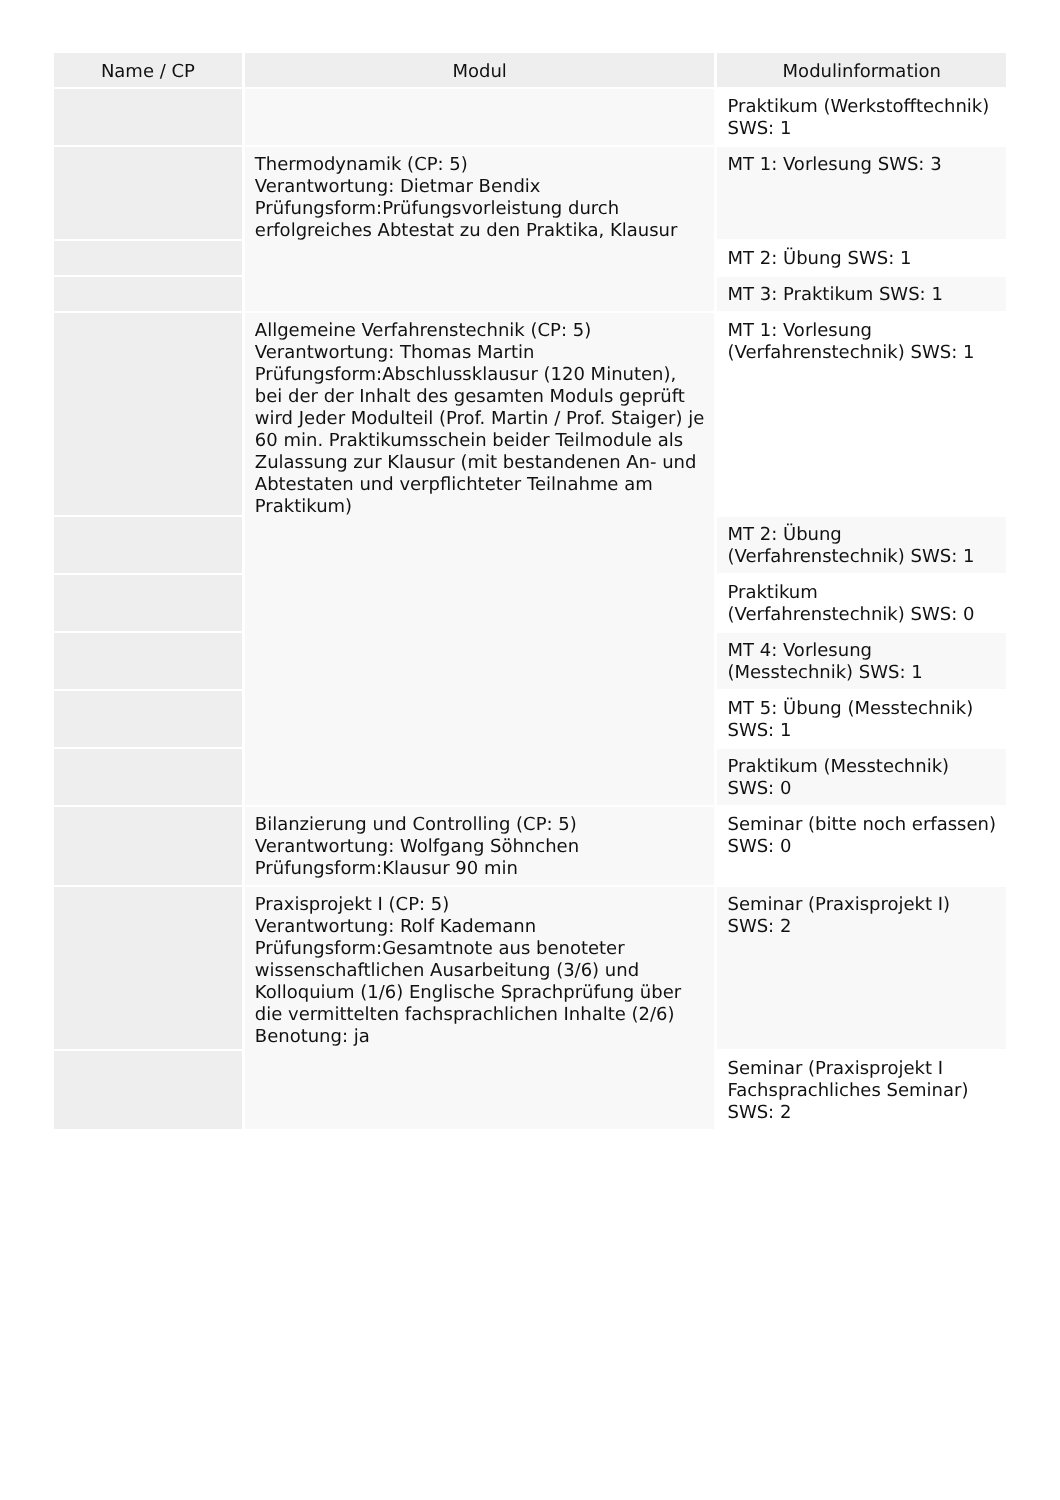| Name / CP | Modul | Modulinformation |
| --- | --- | --- |
| | | Praktikum (Werkstofftechnik) SWS: 1 |
| | Thermodynamik (CP: 5) Verantwortung: Dietmar Bendix Prüfungsform:Prüfungsvorleistung durch erfolgreiches Abtestat zu den Praktika, Klausur | MT 1: Vorlesung SWS: 3 |
| | | MT 2: Übung SWS: 1 |
| | | MT 3: Praktikum SWS: 1 |
| | Allgemeine Verfahrenstechnik (CP: 5) Verantwortung: Thomas Martin Prüfungsform:Abschlussklausur (120 Minuten), bei der der Inhalt des gesamten Moduls geprüft wird Jeder Modulteil (Prof. Martin / Prof. Staiger) je 60 min. Praktikumsschein beider Teilmodule als Zulassung zur Klausur (mit bestandenen An- und Abtestaten und verpflichteter Teilnahme am Praktikum) | MT 1: Vorlesung (Verfahrenstechnik) SWS: 1 |
| | | MT 2: Übung (Verfahrenstechnik) SWS: 1 |
| | | Praktikum (Verfahrenstechnik) SWS: 0 |
| | | MT 4: Vorlesung (Messtechnik) SWS: 1 |
| | | MT 5: Übung (Messtechnik) SWS: 1 |
| | | Praktikum (Messtechnik) SWS: 0 |
| | Bilanzierung und Controlling (CP: 5) Verantwortung: Wolfgang Söhnchen Prüfungsform:Klausur 90 min | Seminar (bitte noch erfassen) SWS: 0 |
| | Praxisprojekt I (CP: 5) Verantwortung: Rolf Kademann Prüfungsform:Gesamtnote aus benoteter wissenschaftlichen Ausarbeitung (3/6) und Kolloquium (1/6) Englische Sprachprüfung über die vermittelten fachsprachlichen Inhalte (2/6) Benotung: ja | Seminar (Praxisprojekt I) SWS: 2 |
| | | Seminar (Praxisprojekt I Fachsprachliches Seminar) SWS: 2 |